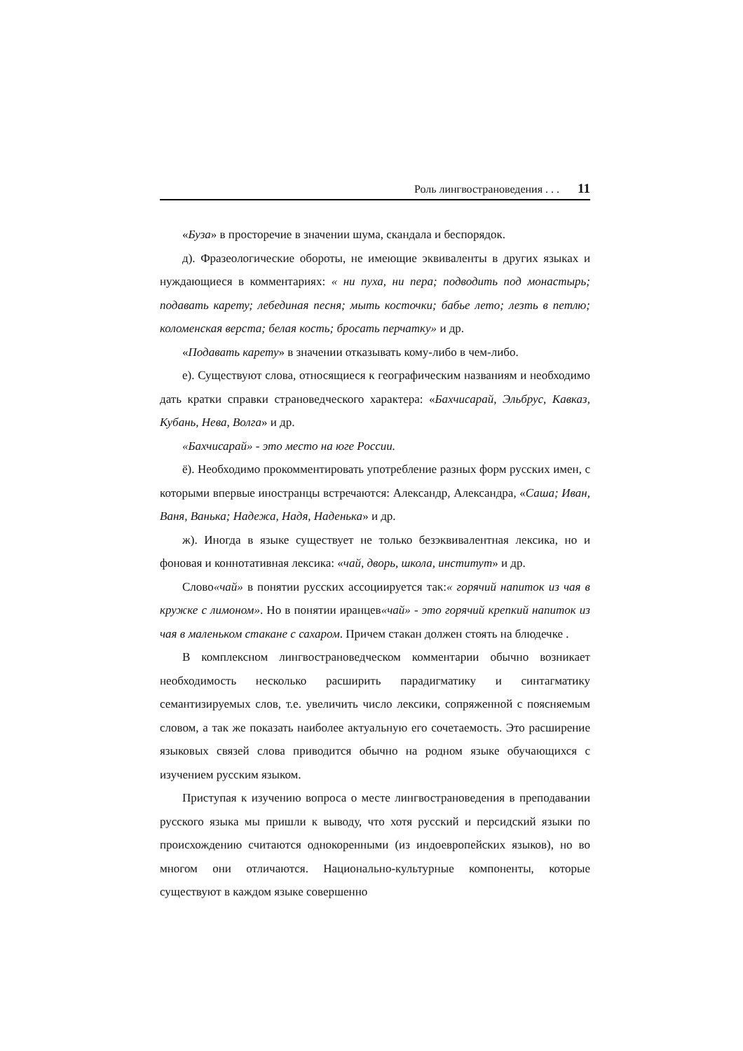Роль лингвостран­оведения . . . 11
«Буза» в просторечие в значении шума, скандала и беспорядок.
д). Фразеологические обороты, не имеющие эквиваленты в других языках и нуждающиеся в комментариях: « ни пуха, ни пера; подводить под монастырь; подавать карету; лебединая песня; мыть косточки; бабье лето; лезть в петлю; коломенская верста; белая кость; бросать перчатку» и др.
«Подавать карету» в значении отказывать кому-либо в чем-либо.
е). Существуют слова, относящиеся к географическим названиям и необходимо дать кратки справки страноведческого характера: «Бахчисарай, Эльбрус, Кавказ, Кубань, Нева, Волга» и др.
«Бахчисарай» - это место на юге России.
ё). Необходимо прокомментировать употребление разных форм русских имен, с которыми впервые иностранцы встречаются: Александр, Александра, «Саша; Иван, Ваня, Ванька; Надежа, Надя, Наденька» и др.
ж). Иногда в языке существует не только безэквивалентная лексика, но и фоновая и коннотативная лексика: «чай, дворь, школа, институт» и др.
Слово«чай» в понятии русских ассоциируется так:« горячий напиток из чая в кружке с лимоном». Но в понятии иранцев«чай» - это горячий крепкий напиток из чая в маленьком стакане с сахаром. Причем стакан должен стоять на блюдечке .
В комплексном лингвострановедческом комментарии обычно возникает необходимость несколько расширить парадигматику и синтагматику семантизируемых слов, т.е. увеличить число лексики, сопряженной с поясняемым словом, а так же показать наиболее актуальную его сочетаемость. Это расширение языковых связей слова приводится обычно на родном языке обучающихся с изучением русским языком.
Приступая к изучению вопроса о месте лингвострановедения в преподавании русского языка мы пришли к выводу, что хотя русский и персидский языки по происхождению считаются однокоренными (из индоевропейских языков), но во многом они отличаются. Национально-культурные компоненты, которые существуют в каждом языке совершенно